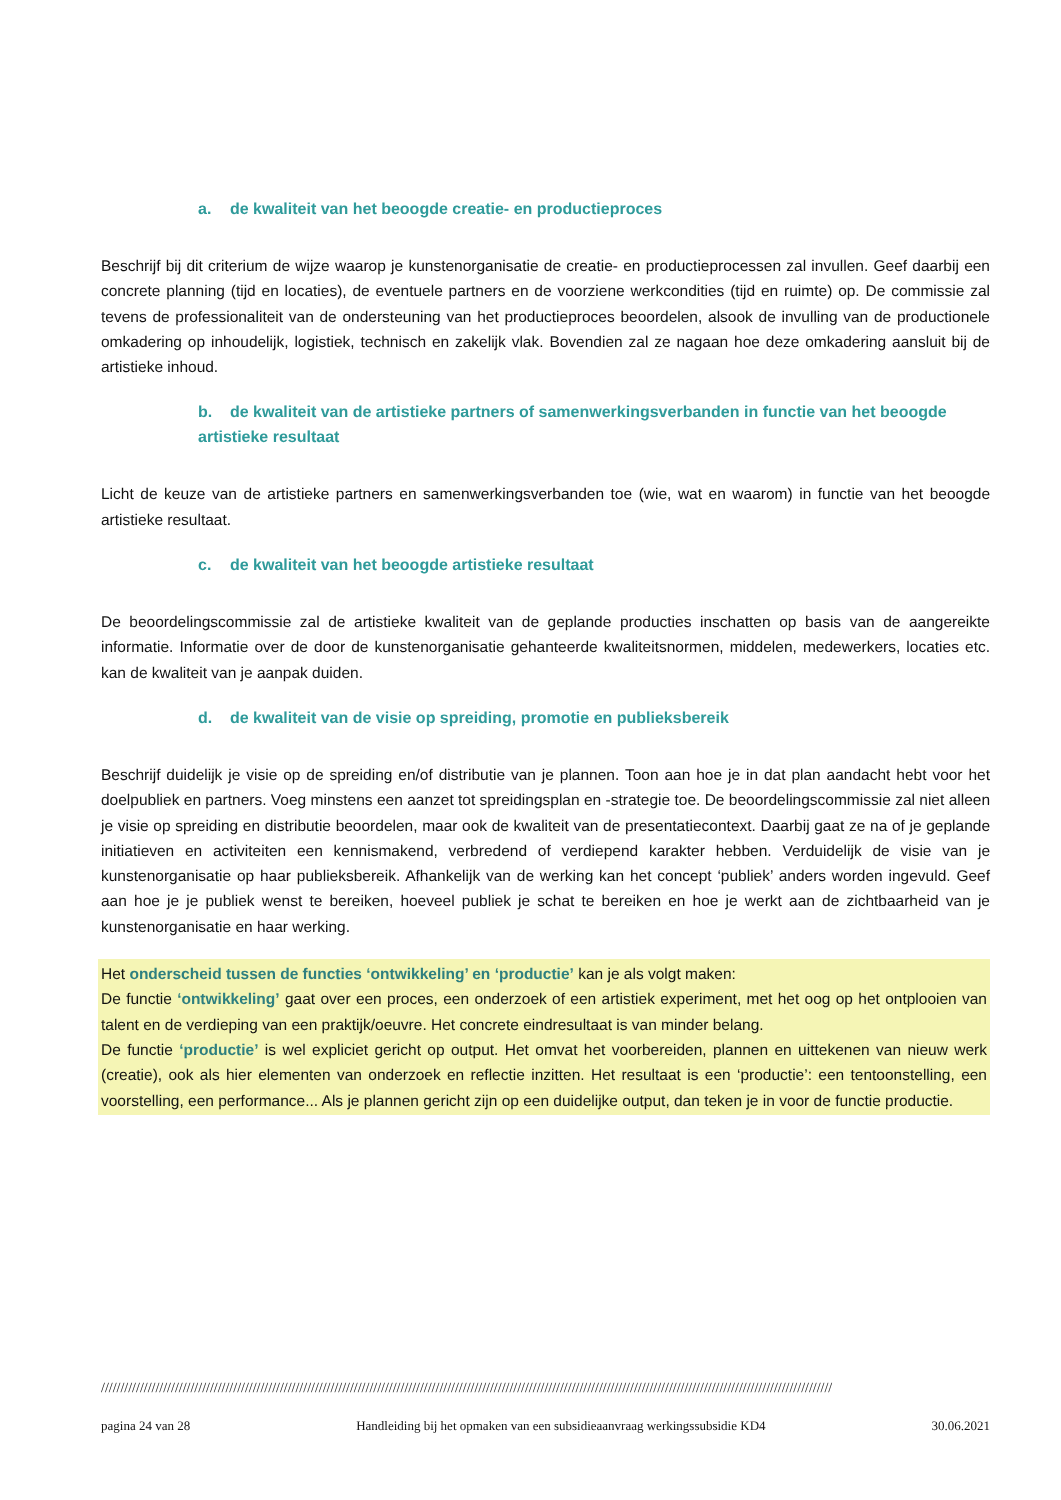a. de kwaliteit van het beoogde creatie- en productieproces
Beschrijf bij dit criterium de wijze waarop je kunstenorganisatie de creatie- en productieprocessen zal invullen. Geef daarbij een concrete planning (tijd en locaties), de eventuele partners en de voorziene werkcondities (tijd en ruimte) op. De commissie zal tevens de professionaliteit van de ondersteuning van het productieproces beoordelen, alsook de invulling van de productionele omkadering op inhoudelijk, logistiek, technisch en zakelijk vlak. Bovendien zal ze nagaan hoe deze omkadering aansluit bij de artistieke inhoud.
b. de kwaliteit van de artistieke partners of samenwerkingsverbanden in functie van het beoogde artistieke resultaat
Licht de keuze van de artistieke partners en samenwerkingsverbanden toe (wie, wat en waarom) in functie van het beoogde artistieke resultaat.
c. de kwaliteit van het beoogde artistieke resultaat
De beoordelingscommissie zal de artistieke kwaliteit van de geplande producties inschatten op basis van de aangereikte informatie. Informatie over de door de kunstenorganisatie gehanteerde kwaliteitsnormen, middelen, medewerkers, locaties etc. kan de kwaliteit van je aanpak duiden.
d. de kwaliteit van de visie op spreiding, promotie en publieksbereik
Beschrijf duidelijk je visie op de spreiding en/of distributie van je plannen. Toon aan hoe je in dat plan aandacht hebt voor het doelpubliek en partners. Voeg minstens een aanzet tot spreidingsplan en -strategie toe. De beoordelingscommissie zal niet alleen je visie op spreiding en distributie beoordelen, maar ook de kwaliteit van de presentatiecontext. Daarbij gaat ze na of je geplande initiatieven en activiteiten een kennismakend, verbredend of verdiepend karakter hebben. Verduidelijk de visie van je kunstenorganisatie op haar publieksbereik. Afhankelijk van de werking kan het concept ‘publiek’ anders worden ingevuld. Geef aan hoe je je publiek wenst te bereiken, hoeveel publiek je schat te bereiken en hoe je werkt aan de zichtbaarheid van je kunstenorganisatie en haar werking.
Het onderscheid tussen de functies ‘ontwikkeling’ en ‘productie’ kan je als volgt maken:
De functie ‘ontwikkeling’ gaat over een proces, een onderzoek of een artistiek experiment, met het oog op het ontplooien van talent en de verdieping van een praktijk/oeuvre. Het concrete eindresultaat is van minder belang.
De functie ‘productie’ is wel expliciet gericht op output. Het omvat het voorbereiden, plannen en uittekenen van nieuw werk (creatie), ook als hier elementen van onderzoek en reflectie inzitten. Het resultaat is een ‘productie’: een tentoonstelling, een voorstelling, een performance... Als je plannen gericht zijn op een duidelijke output, dan teken je in voor de functie productie.
////////////////////////////////////////////////////////////////////////////////////////////////////////////////////////////////////////////////////////////////////////////////////////////
pagina 24 van 28 Handleiding bij het opmaken van een subsidieaanvraag werkingssubsidie KD4 30.06.2021